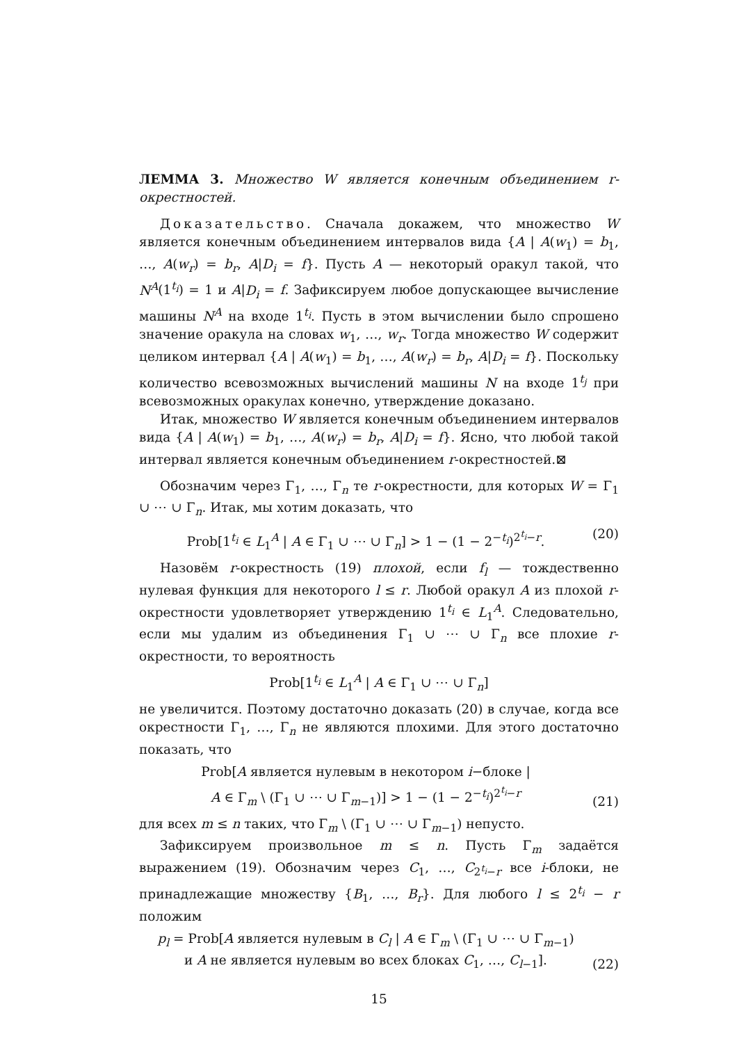ЛЕММА 3. Множество W является конечным объединением r-окрестностей.
Доказательство. Сначала докажем, что множество W является конечным объединением интервалов вида {A | A(w<sub>1</sub>) = b<sub>1</sub>, …, A(w<sub>r</sub>) = b<sub>r</sub>, A|D<sub>i</sub> = f}. Пусть A — некоторый оракул такой, что N<sup>A</sup>(1<sup>t<sub>i</sub></sup>) = 1 и A|D<sub>i</sub> = f. Зафиксируем любое допускающее вычисление машины N<sup>A</sup> на входе 1<sup>t<sub>i</sub></sup>. Пусть в этом вычислении было спрошено значение оракула на словах w<sub>1</sub>, …, w<sub>r</sub>. Тогда множество W содержит целиком интервал {A | A(w<sub>1</sub>) = b<sub>1</sub>, …, A(w<sub>r</sub>) = b<sub>r</sub>, A|D<sub>i</sub> = f}. Поскольку количество всевозможных вычислений машины N на входе 1<sup>t<sub>j</sub></sup> при всевозможных оракулах конечно, утверждение доказано.
Итак, множество W является конечным объединением интервалов вида {A | A(w<sub>1</sub>) = b<sub>1</sub>, …, A(w<sub>r</sub>) = b<sub>r</sub>, A|D<sub>i</sub> = f}. Ясно, что любой такой интервал является конечным объединением r-окрестностей.⊠
Обозначим через Γ<sub>1</sub>, …, Γ<sub>n</sub> те r-окрестности, для которых W = Γ<sub>1</sub> ∪ ⋯ ∪ Γ<sub>n</sub>. Итак, мы хотим доказать, что
Prob[1<sup>t<sub>i</sub></sup> ∈ L<sub>1</sub><sup>A</sup> | A ∈ Γ<sub>1</sub> ∪ ⋯ ∪ Γ<sub>n</sub>] > 1 − (1 − 2<sup>−t<sub>i</sub></sup>)<sup>2<sup>t<sub>i</sub></sup>−r</sup>. (20)
Назовём r-окрестность (19) плохой, если f<sub>l</sub> — тождественно нулевая функция для некоторого l ≤ r. Любой оракул A из плохой r-окрестности удовлетворяет утверждению 1<sup>t<sub>i</sub></sup> ∈ L<sub>1</sub><sup>A</sup>. Следовательно, если мы удалим из объединения Γ<sub>1</sub> ∪ ⋯ ∪ Γ<sub>n</sub> все плохие r-окрестности, то вероятность
Prob[1<sup>t<sub>i</sub></sup> ∈ L<sub>1</sub><sup>A</sup> | A ∈ Γ<sub>1</sub> ∪ ⋯ ∪ Γ<sub>n</sub>]
не увеличится. Поэтому достаточно доказать (20) в случае, когда все окрестности Γ<sub>1</sub>, …, Γ<sub>n</sub> не являются плохими. Для этого достаточно показать, что
Prob[A является нулевым в некотором i−блоке |
A ∈ Γ<sub>m</sub> \ (Γ<sub>1</sub> ∪ ⋯ ∪ Γ<sub>m−1</sub>)] > 1 − (1 − 2<sup>−t<sub>i</sub></sup>)<sup>2<sup>t<sub>i</sub></sup>−r</sup> (21)
для всех m ≤ n таких, что Γ<sub>m</sub> \ (Γ<sub>1</sub> ∪ ⋯ ∪ Γ<sub>m−1</sub>) непусто.
Зафиксируем произвольное m ≤ n. Пусть Γ<sub>m</sub> задаётся выражением (19). Обозначим через C<sub>1</sub>, …, C<sub>2<sup>t<sub>i</sub></sup>−r</sub> все i-блоки, не принадлежащие множеству {B<sub>1</sub>, …, B<sub>r</sub>}. Для любого l ≤ 2<sup>t<sub>i</sub></sup> − r положим
p<sub>l</sub> = Prob[A является нулевым в C<sub>l</sub> | A ∈ Γ<sub>m</sub> \ (Γ<sub>1</sub> ∪ ⋯ ∪ Γ<sub>m−1</sub>)
и A не является нулевым во всех блоках C<sub>1</sub>, …, C<sub>l−1</sub>]. (22)
15